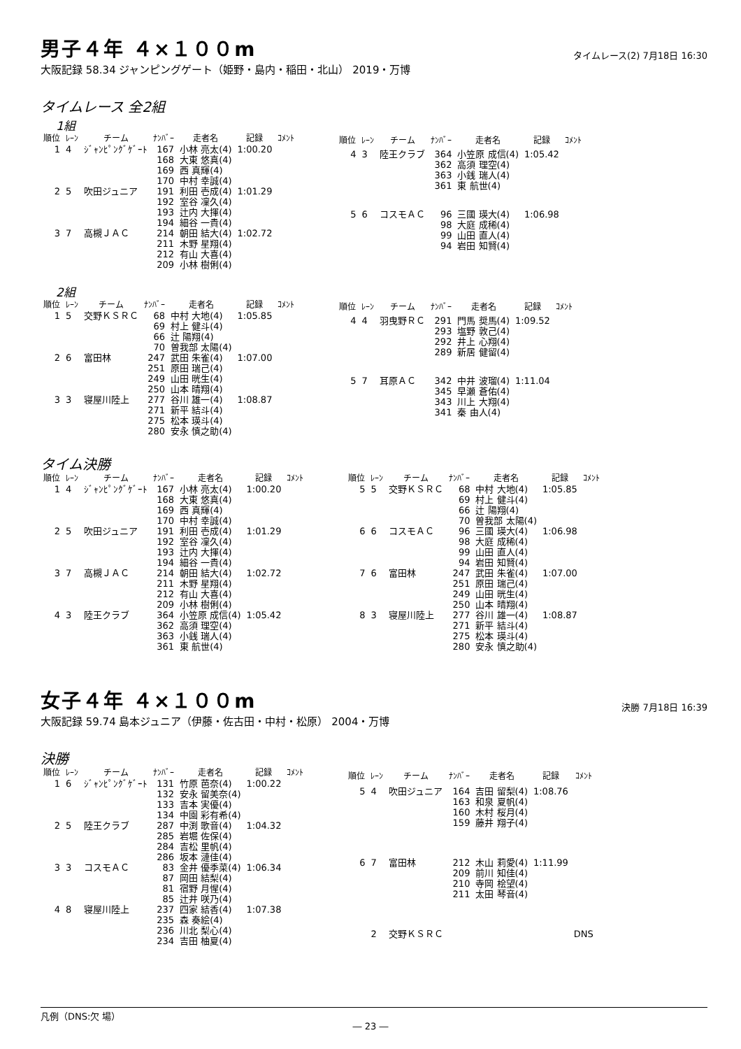男子４年 ４×１００m
タイムレース(2) 7月18日 16:30
大阪記録 58.34 ジャンピングゲート（姫野・島内・稲田・北山） 2019・万博
タイムレース 全2組
1組
| 順位 | ﾚｰﾝ | チーム | ﾅﾝﾊﾞｰ | 走者名 | 記録 | ｺﾒﾝﾄ |
| --- | --- | --- | --- | --- | --- | --- |
| 1 | 4 | ｼﾞｬﾝﾋﾟﾝｸﾞｹﾞｰﾄ | 167 168 169 170 | 小林 亮太(4) 大東 悠真(4) 西 真輝(4) 中村 幸誠(4) | 1:00.20 | |
| 2 | 5 | 吹田ジュニア | 191 192 193 194 | 利田 壱成(4) 室谷 凜久(4) 辻内 大揮(4) 細谷 一貴(4) | 1:01.29 | |
| 3 | 7 | 高槻ＪＡＣ | 214 211 212 209 | 朝田 結大(4) 木野 星翔(4) 有山 大喜(4) 小林 樹俐(4) | 1:02.72 | |
| 順位 | ﾚｰﾝ | チーム | ﾅﾝﾊﾞｰ | 走者名 | 記録 | ｺﾒﾝﾄ |
| --- | --- | --- | --- | --- | --- | --- |
| 4 | 3 | 陸王クラブ | 364 362 363 361 | 小笠原 成信(4) 高須 理空(4) 小銭 瑞人(4) 東 航世(4) | 1:05.42 | |
| 5 | 6 | コスモＡＣ | 96 98 99 94 | 三國 瑛大(4) 大庭 成稀(4) 山田 直人(4) 岩田 知賢(4) | 1:06.98 | |
2組
| 順位 | ﾚｰﾝ | チーム | ﾅﾝﾊﾞｰ | 走者名 | 記録 | ｺﾒﾝﾄ |
| --- | --- | --- | --- | --- | --- | --- |
| 1 | 5 | 交野ＫＳＲＣ | 68 69 66 70 | 中村 大地(4) 村上 健斗(4) 辻 陽翔(4) 曽我部 太陽(4) | 1:05.85 | |
| 2 | 6 | 富田林 | 247 251 249 250 | 武田 朱雀(4) 原田 瑞己(4) 山田 晄生(4) 山本 晴翔(4) | 1:07.00 | |
| 3 | 3 | 寝屋川陸上 | 277 271 275 280 | 谷川 雄一(4) 新平 結斗(4) 松本 瑛斗(4) 安永 慎之助(4) | 1:08.87 | |
| 順位 | ﾚｰﾝ | チーム | ﾅﾝﾊﾞｰ | 走者名 | 記録 | ｺﾒﾝﾄ |
| --- | --- | --- | --- | --- | --- | --- |
| 4 | 4 | 羽曳野ＲＣ | 291 293 292 289 | 門馬 奨馬(4) 塩野 敦己(4) 井上 心翔(4) 新居 健留(4) | 1:09.52 | |
| 5 | 7 | 耳原ＡＣ | 342 345 343 341 | 中井 波瑠(4) 早瀬 蒼佑(4) 川上 大翔(4) 秦 由人(4) | 1:11.04 | |
タイム決勝
| 順位 | ﾚｰﾝ | チーム | ﾅﾝﾊﾞｰ | 走者名 | 記録 | ｺﾒﾝﾄ |
| --- | --- | --- | --- | --- | --- | --- |
| 1 | 4 | ｼﾞｬﾝﾋﾟﾝｸﾞｹﾞｰﾄ | 167 168 169 170 | 小林 亮太(4) 大東 悠真(4) 西 真輝(4) 中村 幸誠(4) | 1:00.20 | |
| 2 | 5 | 吹田ジュニア | 191 192 193 194 | 利田 壱成(4) 室谷 凜久(4) 辻内 大揮(4) 細谷 一貴(4) | 1:01.29 | |
| 3 | 7 | 高槻ＪＡＣ | 214 211 212 209 | 朝田 結大(4) 木野 星翔(4) 有山 大喜(4) 小林 樹俐(4) | 1:02.72 | |
| 4 | 3 | 陸王クラブ | 364 362 363 361 | 小笠原 成信(4) 高須 理空(4) 小銭 瑞人(4) 東 航世(4) | 1:05.42 | |
| 順位 | ﾚｰﾝ | チーム | ﾅﾝﾊﾞｰ | 走者名 | 記録 | ｺﾒﾝﾄ |
| --- | --- | --- | --- | --- | --- | --- |
| 5 | 5 | 交野ＫＳＲＣ | 68 69 66 70 | 中村 大地(4) 村上 健斗(4) 辻 陽翔(4) 曽我部 太陽(4) | 1:05.85 | |
| 6 | 6 | コスモＡＣ | 96 98 99 94 | 三國 瑛大(4) 大庭 成稀(4) 山田 直人(4) 岩田 知賢(4) | 1:06.98 | |
| 7 | 6 | 富田林 | 247 251 249 250 | 武田 朱雀(4) 原田 瑞己(4) 山田 晄生(4) 山本 晴翔(4) | 1:07.00 | |
| 8 | 3 | 寝屋川陸上 | 277 271 275 280 | 谷川 雄一(4) 新平 結斗(4) 松本 瑛斗(4) 安永 慎之助(4) | 1:08.87 | |
女子４年 ４×１００m
決勝 7月18日 16:39
大阪記録 59.74 島本ジュニア（伊藤・佐古田・中村・松原） 2004・万博
決勝
| 順位 | ﾚｰﾝ | チーム | ﾅﾝﾊﾞｰ | 走者名 | 記録 | ｺﾒﾝﾄ |
| --- | --- | --- | --- | --- | --- | --- |
| 1 | 6 | ｼﾞｬﾝﾋﾟﾝｸﾞｹﾞｰﾄ | 131 132 133 134 | 竹原 芭奈(4) 安永 留美奈(4) 吉本 実優(4) 中園 彩有希(4) | 1:00.22 | |
| 2 | 5 | 陸王クラブ | 287 285 284 286 | 中渕 歌音(4) 岩堀 佐保(4) 吉松 里帆(4) 坂本 漣佳(4) | 1:04.32 | |
| 3 | 3 | コスモＡＣ | 83 87 81 85 | 金井 優季菜(4) 岡田 結梨(4) 宿野 月惺(4) 辻井 咲乃(4) | 1:06.34 | |
| 4 | 8 | 寝屋川陸上 | 237 235 236 234 | 四家 結香(4) 森 奏絵(4) 川北 梨心(4) 吉田 柚夏(4) | 1:07.38 | |
| 順位 | ﾚｰﾝ | チーム | ﾅﾝﾊﾞｰ | 走者名 | 記録 | ｺﾒﾝﾄ |
| --- | --- | --- | --- | --- | --- | --- |
| 5 | 4 | 吹田ジュニア | 164 163 160 159 | 吉田 留梨(4) 和泉 夏帆(4) 木村 桜月(4) 藤井 翔子(4) | 1:08.76 | |
| 6 | 7 | 富田林 | 212 209 210 211 | 木山 莉愛(4) 前川 知佳(4) 寺岡 桧望(4) 太田 琴音(4) | 1:11.99 | |
| | 2 | 交野ＫＳＲＣ | | | | DNS |
凡例（DNS:欠 場）
― 23 ―